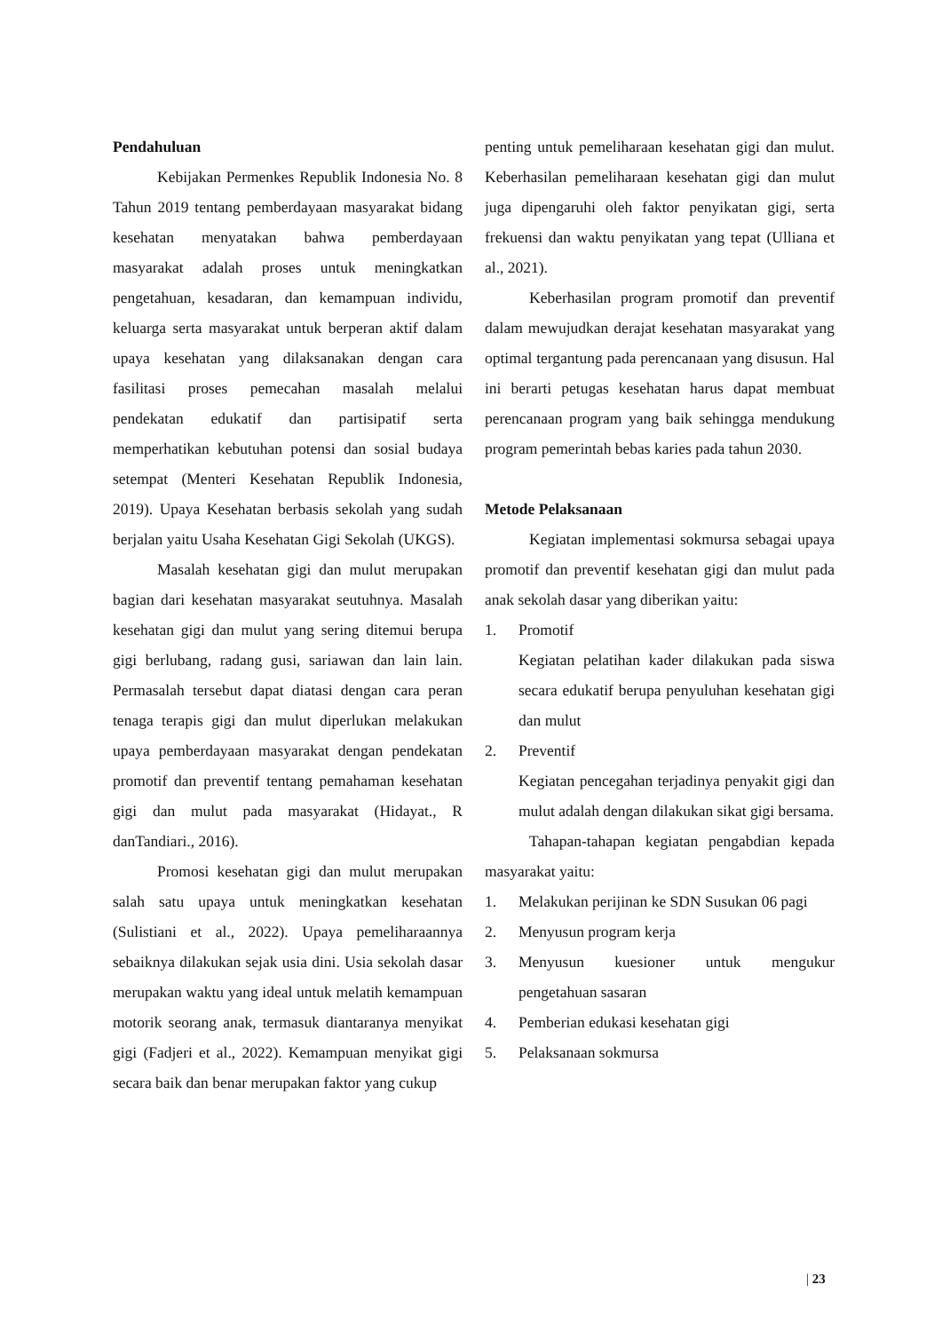Pendahuluan
Kebijakan Permenkes Republik Indonesia No. 8 Tahun 2019 tentang pemberdayaan masyarakat bidang kesehatan menyatakan bahwa pemberdayaan masyarakat adalah proses untuk meningkatkan pengetahuan, kesadaran, dan kemampuan individu, keluarga serta masyarakat untuk berperan aktif dalam upaya kesehatan yang dilaksanakan dengan cara fasilitasi proses pemecahan masalah melalui pendekatan edukatif dan partisipatif serta memperhatikan kebutuhan potensi dan sosial budaya setempat (Menteri Kesehatan Republik Indonesia, 2019). Upaya Kesehatan berbasis sekolah yang sudah berjalan yaitu Usaha Kesehatan Gigi Sekolah (UKGS).
Masalah kesehatan gigi dan mulut merupakan bagian dari kesehatan masyarakat seutuhnya. Masalah kesehatan gigi dan mulut yang sering ditemui berupa gigi berlubang, radang gusi, sariawan dan lain lain. Permasalah tersebut dapat diatasi dengan cara peran tenaga terapis gigi dan mulut diperlukan melakukan upaya pemberdayaan masyarakat dengan pendekatan promotif dan preventif tentang pemahaman kesehatan gigi dan mulut pada masyarakat (Hidayat., R danTandiari., 2016).
Promosi kesehatan gigi dan mulut merupakan salah satu upaya untuk meningkatkan kesehatan (Sulistiani et al., 2022). Upaya pemeliharaannya sebaiknya dilakukan sejak usia dini. Usia sekolah dasar merupakan waktu yang ideal untuk melatih kemampuan motorik seorang anak, termasuk diantaranya menyikat gigi (Fadjeri et al., 2022). Kemampuan menyikat gigi secara baik dan benar merupakan faktor yang cukup
penting untuk pemeliharaan kesehatan gigi dan mulut. Keberhasilan pemeliharaan kesehatan gigi dan mulut juga dipengaruhi oleh faktor penyikatan gigi, serta frekuensi dan waktu penyikatan yang tepat (Ulliana et al., 2021).
Keberhasilan program promotif dan preventif dalam mewujudkan derajat kesehatan masyarakat yang optimal tergantung pada perencanaan yang disusun. Hal ini berarti petugas kesehatan harus dapat membuat perencanaan program yang baik sehingga mendukung program pemerintah bebas karies pada tahun 2030.
Metode Pelaksanaan
Kegiatan implementasi sokmursa sebagai upaya promotif dan preventif kesehatan gigi dan mulut pada anak sekolah dasar yang diberikan yaitu:
1. Promotif
Kegiatan pelatihan kader dilakukan pada siswa secara edukatif berupa penyuluhan kesehatan gigi dan mulut
2. Preventif
Kegiatan pencegahan terjadinya penyakit gigi dan mulut adalah dengan dilakukan sikat gigi bersama.
Tahapan-tahapan kegiatan pengabdian kepada masyarakat yaitu:
1. Melakukan perijinan ke SDN Susukan 06 pagi
2. Menyusun program kerja
3. Menyusun kuesioner untuk mengukur pengetahuan sasaran
4. Pemberian edukasi kesehatan gigi
5. Pelaksanaan sokmursa
| 23